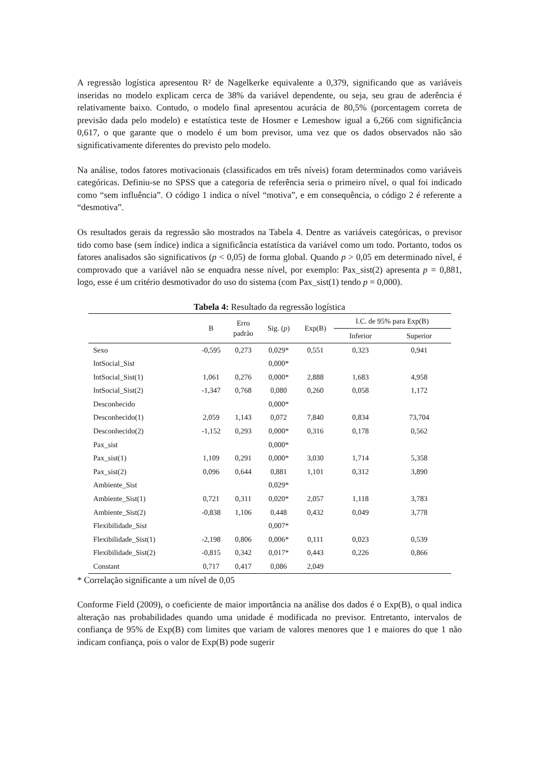A regressão logística apresentou R² de Nagelkerke equivalente a 0,379, significando que as variáveis inseridas no modelo explicam cerca de 38% da variável dependente, ou seja, seu grau de aderência é relativamente baixo. Contudo, o modelo final apresentou acurácia de 80,5% (porcentagem correta de previsão dada pelo modelo) e estatística teste de Hosmer e Lemeshow igual a 6,266 com significância 0,617, o que garante que o modelo é um bom previsor, uma vez que os dados observados não são significativamente diferentes do previsto pelo modelo.
Na análise, todos fatores motivacionais (classificados em três níveis) foram determinados como variáveis categóricas. Definiu-se no SPSS que a categoria de referência seria o primeiro nível, o qual foi indicado como “sem influência”. O código 1 indica o nível “motiva”, e em consequência, o código 2 é referente a “desmotiva”.
Os resultados gerais da regressão são mostrados na Tabela 4. Dentre as variáveis categóricas, o previsor tido como base (sem índice) indica a significância estatística da variável como um todo. Portanto, todos os fatores analisados são significativos (p < 0,05) de forma global. Quando p > 0,05 em determinado nível, é comprovado que a variável não se enquadra nesse nível, por exemplo: Pax_sist(2) apresenta p = 0,881, logo, esse é um critério desmotivador do uso do sistema (com Pax_sist(1) tendo p = 0,000).
Tabela 4: Resultado da regressão logística
| | B | Erro padrão | Sig. ( p ) | Exp(B) | I.C. de 95% para Exp(B) | |
| --- | --- | --- | --- | --- | --- | --- |
| | | | | | Inferior | Superior |
| Sexo | -0,595 | 0,273 | 0,029* | 0,551 | 0,323 | 0,941 |
| IntSocial_Sist | | | 0,000* | | | |
| IntSocial_Sist(1) | 1,061 | 0,276 | 0,000* | 2,888 | 1,683 | 4,958 |
| IntSocial_Sist(2) | -1,347 | 0,768 | 0,080 | 0,260 | 0,058 | 1,172 |
| Desconhecido | | | 0,000* | | | |
| Desconhecido(1) | 2,059 | 1,143 | 0,072 | 7,840 | 0,834 | 73,704 |
| Desconhecido(2) | -1,152 | 0,293 | 0,000* | 0,316 | 0,178 | 0,562 |
| Pax_sist | | | 0,000* | | | |
| Pax_sist(1) | 1,109 | 0,291 | 0,000* | 3,030 | 1,714 | 5,358 |
| Pax_sist(2) | 0,096 | 0,644 | 0,881 | 1,101 | 0,312 | 3,890 |
| Ambiente_Sist | | | 0,029* | | | |
| Ambiente_Sist(1) | 0,721 | 0,311 | 0,020* | 2,057 | 1,118 | 3,783 |
| Ambiente_Sist(2) | -0,838 | 1,106 | 0,448 | 0,432 | 0,049 | 3,778 |
| Flexibilidade_Sist | | | 0,007* | | | |
| Flexibilidade_Sist(1) | -2,198 | 0,806 | 0,006* | 0,111 | 0,023 | 0,539 |
| Flexibilidade_Sist(2) | -0,815 | 0,342 | 0,017* | 0,443 | 0,226 | 0,866 |
| Constant | 0,717 | 0,417 | 0,086 | 2,049 | | |
* Correlação significante a um nível de 0,05
Conforme Field (2009), o coeficiente de maior importância na análise dos dados é o Exp(B), o qual indica alteração nas probabilidades quando uma unidade é modificada no previsor. Entretanto, intervalos de confiança de 95% de Exp(B) com limites que variam de valores menores que 1 e maiores do que 1 não indicam confiança, pois o valor de Exp(B) pode sugerir